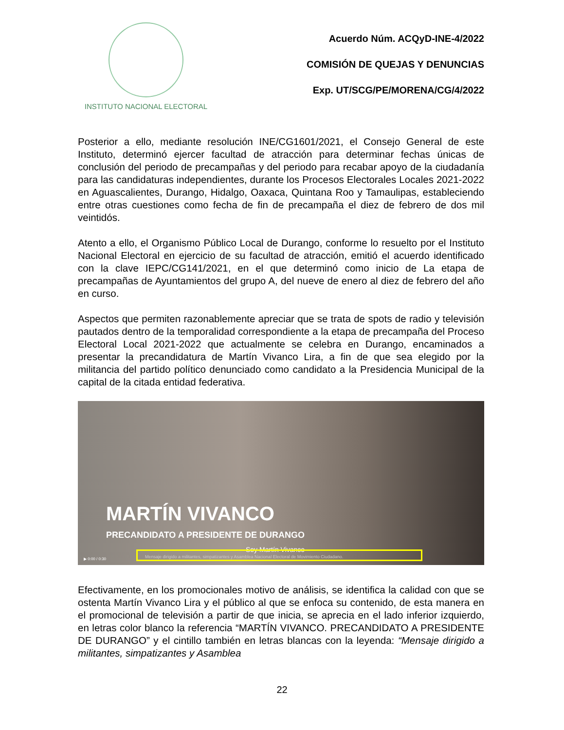INSTITUTO NACIONAL ELECTORAL
Acuerdo Núm. ACQyD-INE-4/2022
COMISIÓN DE QUEJAS Y DENUNCIAS
Exp. UT/SCG/PE/MORENA/CG/4/2022
Posterior a ello, mediante resolución INE/CG1601/2021, el Consejo General de este Instituto, determinó ejercer facultad de atracción para determinar fechas únicas de conclusión del periodo de precampañas y del periodo para recabar apoyo de la ciudadanía para las candidaturas independientes, durante los Procesos Electorales Locales 2021-2022 en Aguascalientes, Durango, Hidalgo, Oaxaca, Quintana Roo y Tamaulipas, estableciendo entre otras cuestiones como fecha de fin de precampaña el diez de febrero de dos mil veintidós.
Atento a ello, el Organismo Público Local de Durango, conforme lo resuelto por el Instituto Nacional Electoral en ejercicio de su facultad de atracción, emitió el acuerdo identificado con la clave IEPC/CG141/2021, en el que determinó como inicio de La etapa de precampañas de Ayuntamientos del grupo A, del nueve de enero al diez de febrero del año en curso.
Aspectos que permiten razonablemente apreciar que se trata de spots de radio y televisión pautados dentro de la temporalidad correspondiente a la etapa de precampaña del Proceso Electoral Local 2021-2022 que actualmente se celebra en Durango, encaminados a presentar la precandidatura de Martín Vivanco Lira, a fin de que sea elegido por la militancia del partido político denunciado como candidato a la Presidencia Municipal de la capital de la citada entidad federativa.
MARTÍN VIVANCO
PRECANDIDATO A PRESIDENTE DE DURANGO
Soy Martín Vivanco
▶ 0:00 / 0:30
Mensaje dirigido a militantes, simpatizantes y Asamblea Nacional Electoral de Movimiento Ciudadano.
Efectivamente, en los promocionales motivo de análisis, se identifica la calidad con que se ostenta Martín Vivanco Lira y el público al que se enfoca su contenido, de esta manera en el promocional de televisión a partir de que inicia, se aprecia en el lado inferior izquierdo, en letras color blanco la referencia “MARTÍN VIVANCO. PRECANDIDATO A PRESIDENTE DE DURANGO” y el cintillo también en letras blancas con la leyenda: “Mensaje dirigido a militantes, simpatizantes y Asamblea
22